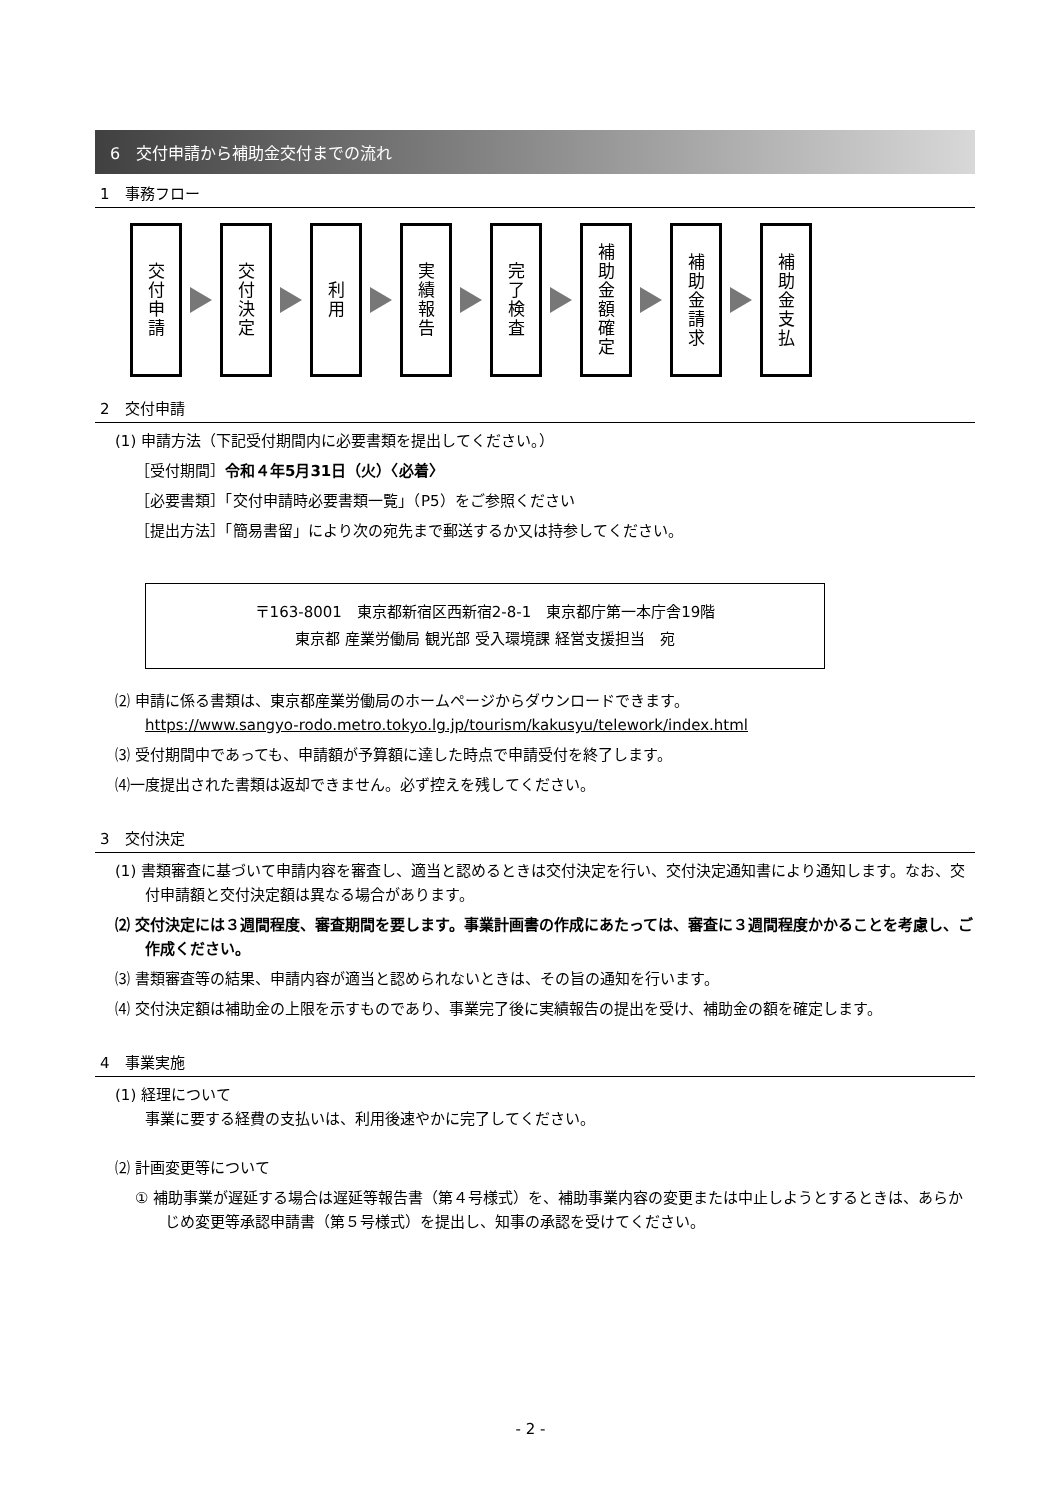6　交付申請から補助金交付までの流れ
1　事務フロー
交付申請
交付決定
利用
実績報告
完了検査
補助金額確定
補助金請求
補助金支払
2　交付申請
(1) 申請方法（下記受付期間内に必要書類を提出してください。）
［受付期間］令和４年5月31日（火）〈必着〉
［必要書類］「交付申請時必要書類一覧」（P5）をご参照ください
［提出方法］「簡易書留」により次の宛先まで郵送するか又は持参してください。
〒163-8001　東京都新宿区西新宿2-8-1　東京都庁第一本庁舎19階
東京都 産業労働局 観光部 受入環境課 経営支援担当　宛
⑵ 申請に係る書類は、東京都産業労働局のホームページからダウンロードできます。
https://www.sangyo-rodo.metro.tokyo.lg.jp/tourism/kakusyu/telework/index.html
⑶ 受付期間中であっても、申請額が予算額に達した時点で申請受付を終了します。
⑷一度提出された書類は返却できません。必ず控えを残してください。
3　交付決定
(1) 書類審査に基づいて申請内容を審査し、適当と認めるときは交付決定を行い、交付決定通知書により通知します。なお、交付申請額と交付決定額は異なる場合があります。
⑵ 交付決定には３週間程度、審査期間を要します。事業計画書の作成にあたっては、審査に３週間程度かかることを考慮し、ご作成ください。
⑶ 書類審査等の結果、申請内容が適当と認められないときは、その旨の通知を行います。
⑷ 交付決定額は補助金の上限を示すものであり、事業完了後に実績報告の提出を受け、補助金の額を確定します。
4　事業実施
(1) 経理について
　　事業に要する経費の支払いは、利用後速やかに完了してください。
⑵ 計画変更等について
① 補助事業が遅延する場合は遅延等報告書（第４号様式）を、補助事業内容の変更または中止しようとするときは、あらかじめ変更等承認申請書（第５号様式）を提出し、知事の承認を受けてください。
- 2 -